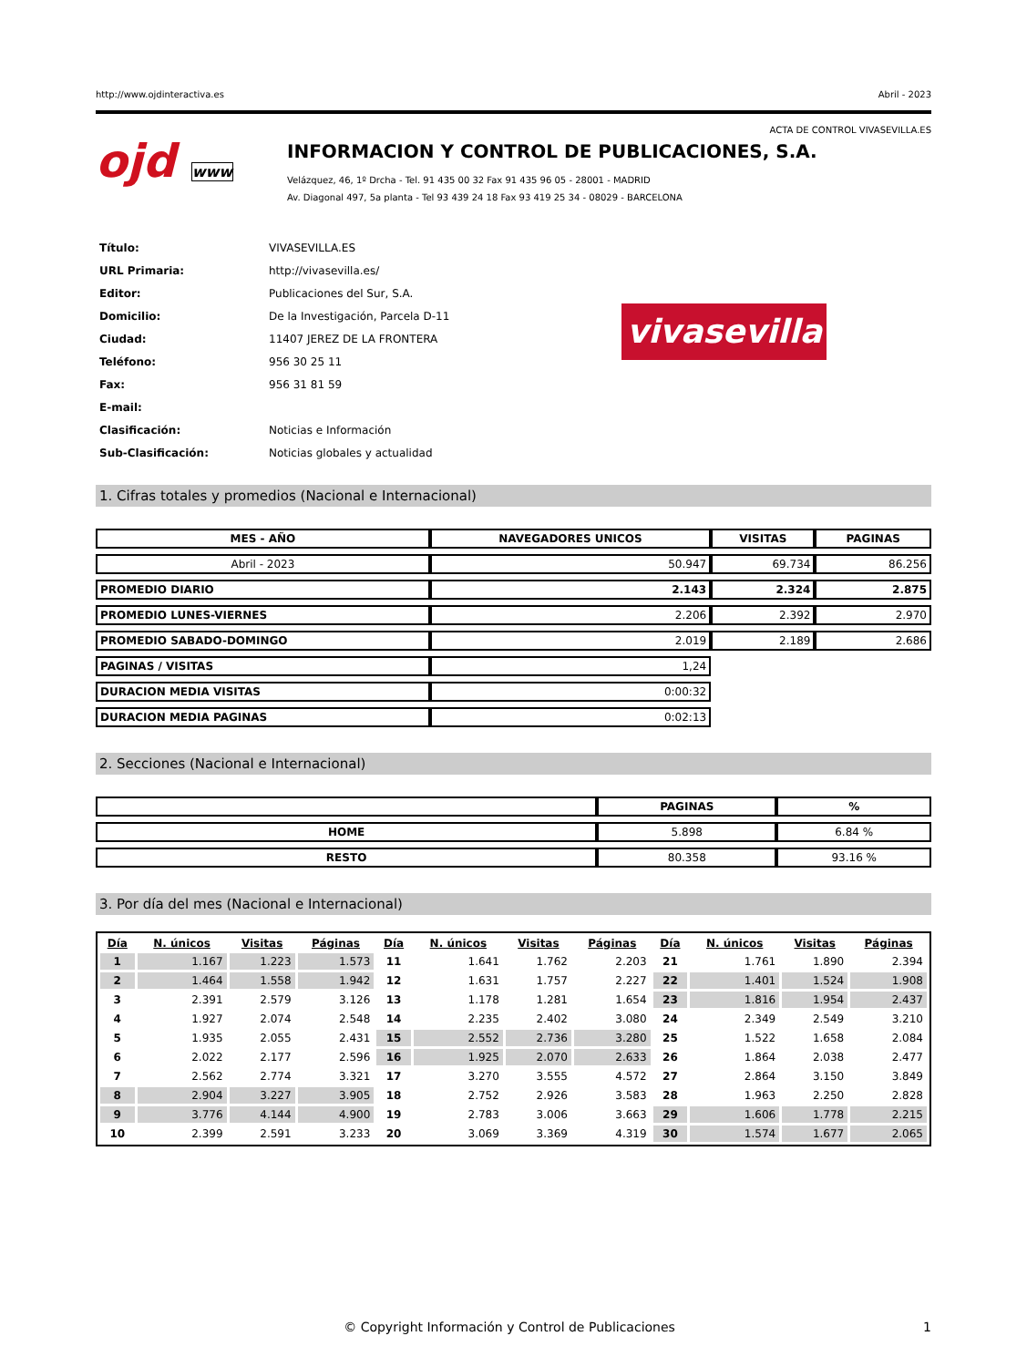http://www.ojdinteractiva.es Abril - 2023
ACTA DE CONTROL VIVASEVILLA.ES
ojd www
INFORMACION Y CONTROL DE PUBLICACIONES, S.A.
Velázquez, 46, 1º Drcha - Tel. 91 435 00 32 Fax 91 435 96 05 - 28001 - MADRID
Av. Diagonal 497, 5a planta - Tel 93 439 24 18 Fax 93 419 25 34 - 08029 - BARCELONA
| Título: | VIVASEVILLA.ES |
| URL Primaria: | http://vivasevilla.es/ |
| Editor: | Publicaciones del Sur, S.A. |
| Domicilio: | De la Investigación, Parcela D-11 |
| Ciudad: | 11407 JEREZ DE LA FRONTERA |
| Teléfono: | 956 30 25 11 |
| Fax: | 956 31 81 59 |
| E-mail: | |
| Clasificación: | Noticias e Información |
| Sub-Clasificación: | Noticias globales y actualidad |
vivasevilla
1. Cifras totales y promedios (Nacional e Internacional)
| MES - AÑO | NAVEGADORES UNICOS | VISITAS | PAGINAS |
| --- | --- | --- | --- |
| Abril - 2023 | 50.947 | 69.734 | 86.256 |
| PROMEDIO DIARIO | 2.143 | 2.324 | 2.875 |
| PROMEDIO LUNES-VIERNES | 2.206 | 2.392 | 2.970 |
| PROMEDIO SABADO-DOMINGO | 2.019 | 2.189 | 2.686 |
| PAGINAS / VISITAS | 1,24 | | |
| DURACION MEDIA VISITAS | 0:00:32 | | |
| DURACION MEDIA PAGINAS | 0:02:13 | | |
2. Secciones (Nacional e Internacional)
| | PAGINAS | % |
| --- | --- | --- |
| HOME | 5.898 | 6.84 % |
| RESTO | 80.358 | 93.16 % |
3. Por día del mes (Nacional e Internacional)
| Día | N. únicos | Visitas | Páginas | Día | N. únicos | Visitas | Páginas | Día | N. únicos | Visitas | Páginas |
| --- | --- | --- | --- | --- | --- | --- | --- | --- | --- | --- | --- |
| 1 | 1.167 | 1.223 | 1.573 | 11 | 1.641 | 1.762 | 2.203 | 21 | 1.761 | 1.890 | 2.394 |
| 2 | 1.464 | 1.558 | 1.942 | 12 | 1.631 | 1.757 | 2.227 | 22 | 1.401 | 1.524 | 1.908 |
| 3 | 2.391 | 2.579 | 3.126 | 13 | 1.178 | 1.281 | 1.654 | 23 | 1.816 | 1.954 | 2.437 |
| 4 | 1.927 | 2.074 | 2.548 | 14 | 2.235 | 2.402 | 3.080 | 24 | 2.349 | 2.549 | 3.210 |
| 5 | 1.935 | 2.055 | 2.431 | 15 | 2.552 | 2.736 | 3.280 | 25 | 1.522 | 1.658 | 2.084 |
| 6 | 2.022 | 2.177 | 2.596 | 16 | 1.925 | 2.070 | 2.633 | 26 | 1.864 | 2.038 | 2.477 |
| 7 | 2.562 | 2.774 | 3.321 | 17 | 3.270 | 3.555 | 4.572 | 27 | 2.864 | 3.150 | 3.849 |
| 8 | 2.904 | 3.227 | 3.905 | 18 | 2.752 | 2.926 | 3.583 | 28 | 1.963 | 2.250 | 2.828 |
| 9 | 3.776 | 4.144 | 4.900 | 19 | 2.783 | 3.006 | 3.663 | 29 | 1.606 | 1.778 | 2.215 |
| 10 | 2.399 | 2.591 | 3.233 | 20 | 3.069 | 3.369 | 4.319 | 30 | 1.574 | 1.677 | 2.065 |
© Copyright Información y Control de Publicaciones 1